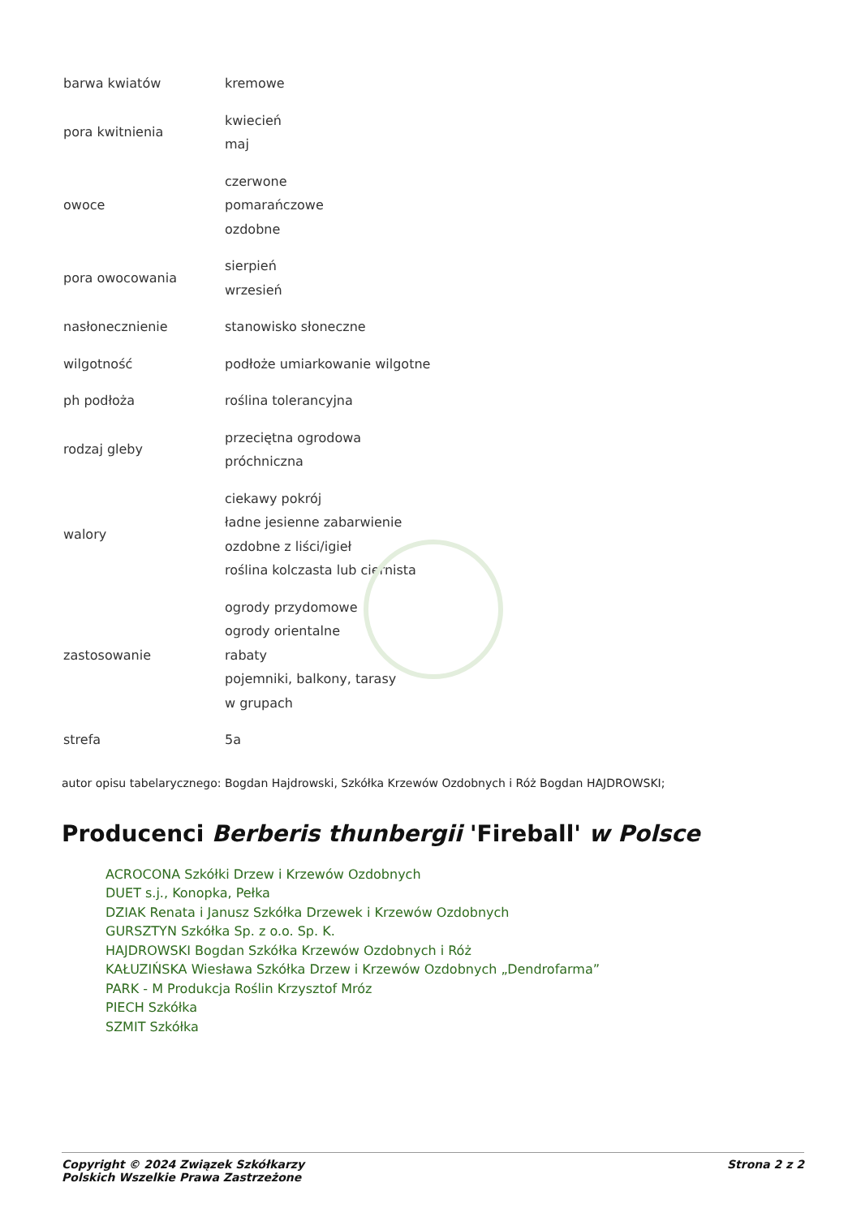| barwa kwiatów | kremowe |
| pora kwitnienia | kwiecień maj |
| owoce | czerwone pomarańczowe ozdobne |
| pora owocowania | sierpień wrzesień |
| nasłonecznienie | stanowisko słoneczne |
| wilgotność | podłoże umiarkowanie wilgotne |
| ph podłoża | roślina tolerancyjna |
| rodzaj gleby | przeciętna ogrodowa próchniczna |
| walory | ciekawy pokrój ładne jesienne zabarwienie ozdobne z liści/igieł roślina kolczasta lub ciernista |
| zastosowanie | ogrody przydomowe ogrody orientalne rabaty pojemniki, balkony, tarasy w grupach |
| strefa | 5a |
autor opisu tabelarycznego: Bogdan Hajdrowski, Szkółka Krzewów Ozdobnych i Róż Bogdan HAJDROWSKI;
Producenci Berberis thunbergii 'Fireball' w Polsce
ACROCONA Szkółki Drzew i Krzewów Ozdobnych
DUET s.j., Konopka, Pełka
DZIAK Renata i Janusz Szkółka Drzewek i Krzewów Ozdobnych
GURSZTYN Szkółka Sp. z o.o. Sp. K.
HAJDROWSKI Bogdan Szkółka Krzewów Ozdobnych i Róż
KAŁUZIŃSKA Wiesława Szkółka Drzew i Krzewów Ozdobnych „Dendrofarma”
PARK - M Produkcja Roślin Krzysztof Mróz
PIECH Szkółka
SZMIT Szkółka
Copyright © 2024 Związek Szkółkarzy
Polskich Wszelkie Prawa Zastrzeżone
Strona 2 z 2